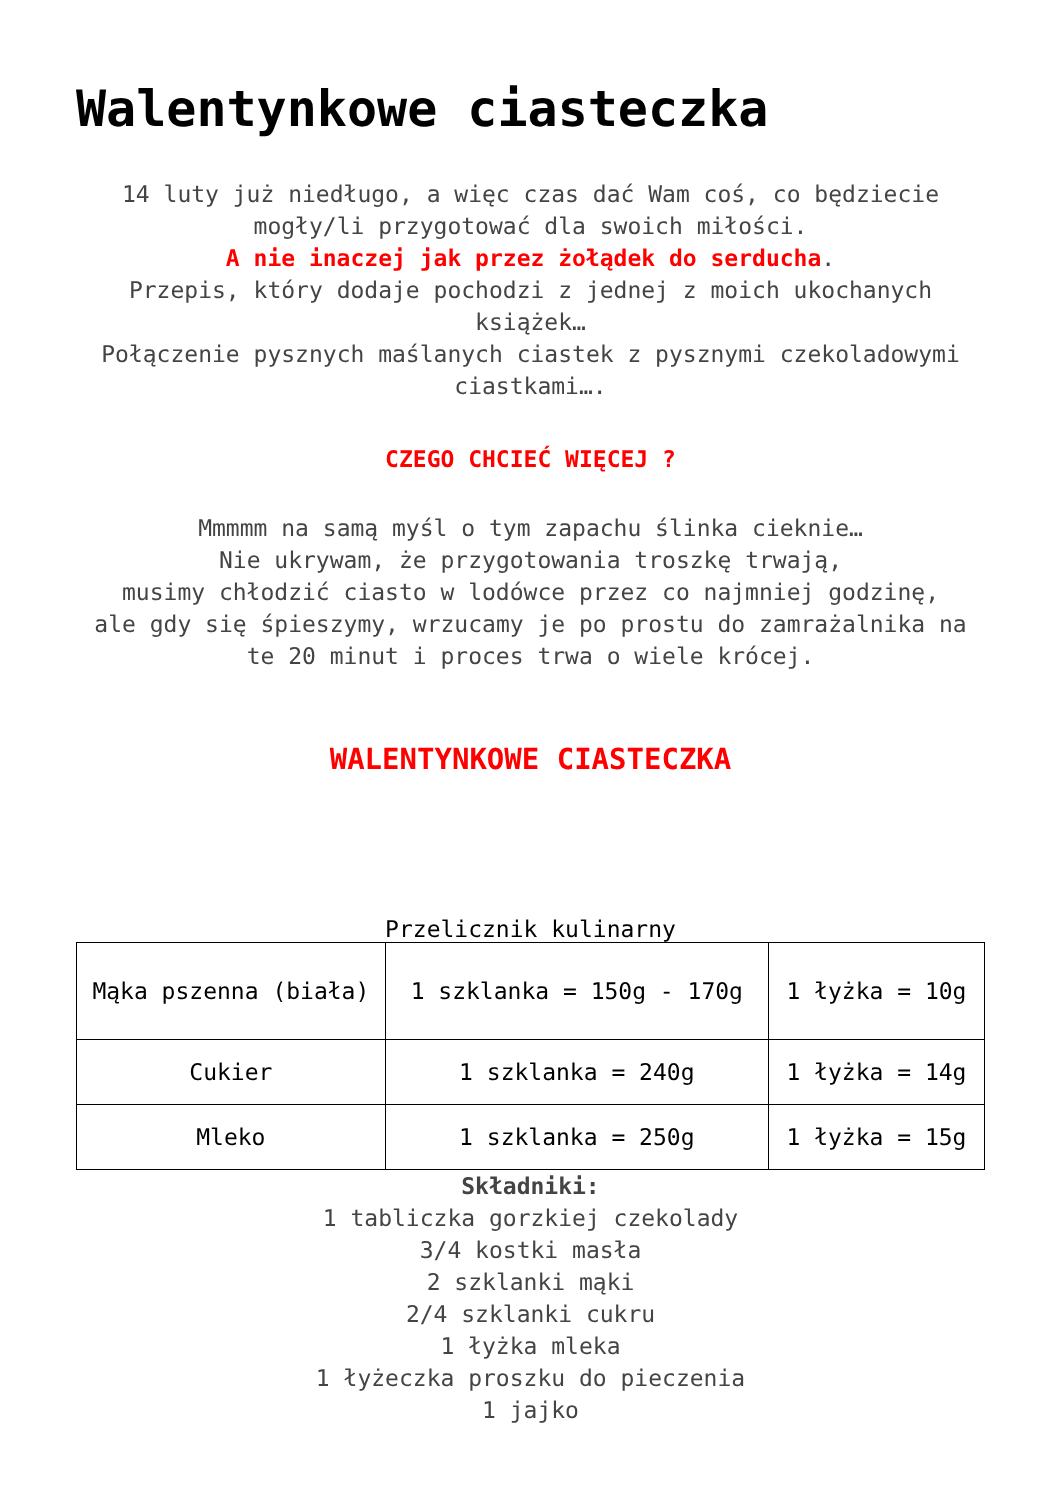Walentynkowe ciasteczka
14 luty już niedługo, a więc czas dać Wam coś, co będziecie mogły/li przygotować dla swoich miłości.
A nie inaczej jak przez żołądek do serducha.
Przepis, który dodaje pochodzi z jednej z moich ukochanych książek…
Połączenie pysznych maślanych ciastek z pysznymi czekoladowymi ciastkami….
CZEGO CHCIEĆ WIĘCEJ ?
Mmmmm na samą myśl o tym zapachu ślinka cieknie…
Nie ukrywam, że przygotowania troszkę trwają,
musimy chłodzić ciasto w lodówce przez co najmniej godzinę,
ale gdy się śpieszymy, wrzucamy je po prostu do zamrażalnika na te 20 minut i proces trwa o wiele krócej.
WALENTYNKOWE CIASTECZKA
Przelicznik kulinarny
| Mąka pszenna (biała) | 1 szklanka = 150g - 170g | 1 łyżka = 10g |
| Cukier | 1 szklanka = 240g | 1 łyżka = 14g |
| Mleko | 1 szklanka = 250g | 1 łyżka = 15g |
Składniki:
1 tabliczka gorzkiej czekolady
3/4 kostki masła
2 szklanki mąki
2/4 szklanki cukru
1 łyżka mleka
1 łyżeczka proszku do pieczenia
1 jajko